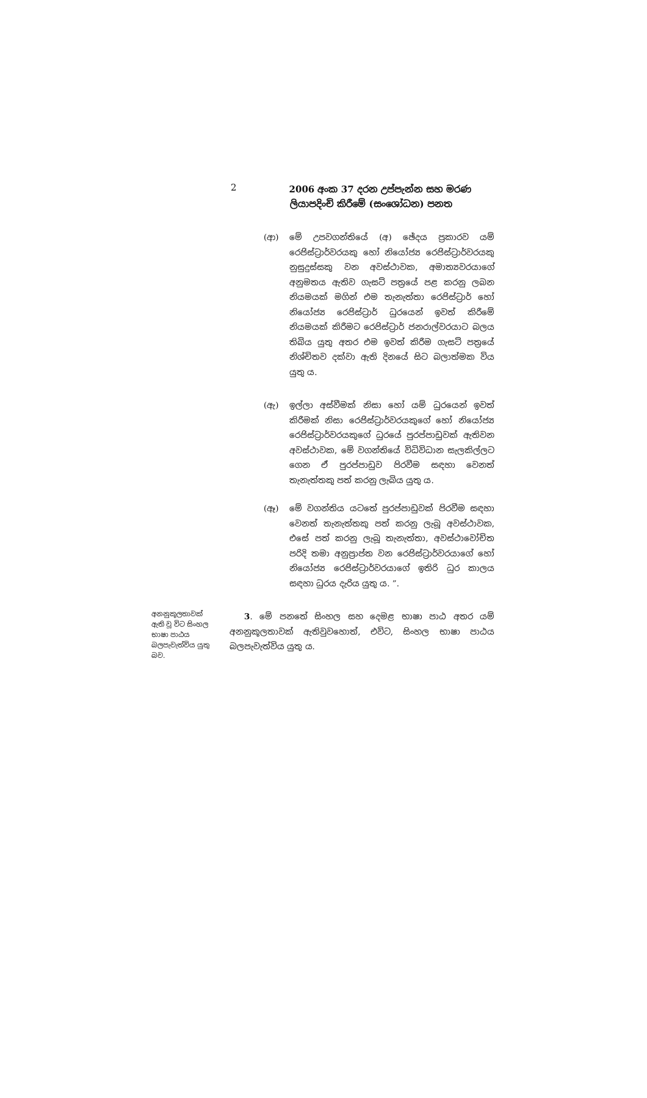2
2006 අංක 37 දරන උප්පැන්න සහ මරණ
ලියාපදිංචි කිරීමේ (සංශෝධන) පනත
(ආ) මේ උපවගන්තියේ (අ) ඡේදය ප්‍රකාරව යම් රෙජිස්ට්‍රාර්වරයකු හෝ නියෝජ්‍ය රෙජිස්ට්‍රාර්වරයකු නුසුදුස්සකු වන අවස්ථාවක, අමාත්‍යවරයාගේ අනුමතය ඇතිව ගැසට් පත්‍රයේ පළ කරනු ලබන නියමයක් මගින් එම තැනැත්තා රෙජිස්ට්‍රාර් හෝ නියෝජ්‍ය රෙජිස්ට්‍රාර් ධුරයෙන් ඉවත් කිරීමේ නියමයක් කිරීමට රෙජිස්ට්‍රාර් ජනරාල්වරයාට බලය තිබිය යුතු අතර එම ඉවත් කිරීම ගැසට් පත්‍රයේ නිශ්චිතව දක්වා ඇති දිනයේ සිට බලාත්මක විය යුතු ය.
(ඇ) ඉල්ලා අස්වීමක් නිසා හෝ යම් ධුරයෙන් ඉවත් කිරීමක් නිසා රෙජිස්ට්‍රාර්වරයකුගේ හෝ නියෝජ්‍ය රෙජිස්ට්‍රාර්වරයකුගේ ධුරයේ පුරප්පාඩුවක් ඇතිවන අවස්ථාවක, මේ වගන්තියේ විධිවිධාන සැලකිල්ලට ගෙන ඒ පුරප්පාඩුව පිරවීම සඳහා වෙනත් තැනැත්තකු පත් කරනු ලැබිය යුතු ය.
(ඈ) මේ වගන්තිය යටතේ පුරප්පාඩුවක් පිරවීම සඳහා වෙනත් තැනැත්තකු පත් කරනු ලැබූ අවස්ථාවක, එසේ පත් කරනු ලැබූ තැනැත්තා, අවස්ථාවෝචිත පරිදි තමා අනුප්‍රාප්ත වන රෙජිස්ට්‍රාර්වරයාගේ හෝ නියෝජ්‍ය රෙජිස්ට්‍රාර්වරයාගේ ඉතිරි ධුර කාලය සඳහා ධුරය දැරිය යුතු ය. ”.
අනනුකූලතාවක් ඇති වූ විට සිංහල භාෂා පාඨය බලපැවැත්විය යුතු බව.
3. මේ පනතේ සිංහල සහ දෙමළ භාෂා පාඨ අතර යම් අනනුකූලතාවක් ඇතිවුවහොත්, එවිට, සිංහල භාෂා පාඨය බලපැවැත්විය යුතු ය.